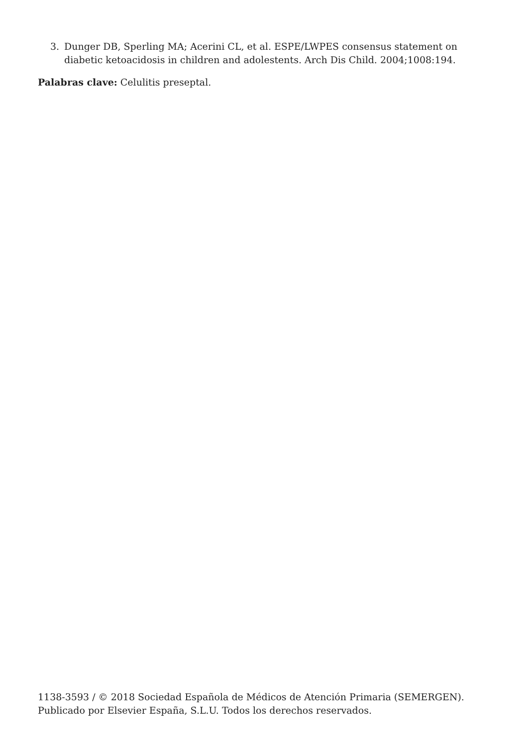3. Dunger DB, Sperling MA; Acerini CL, et al. ESPE/LWPES consensus statement on diabetic ketoacidosis in children and adolestents. Arch Dis Child. 2004;1008:194.
Palabras clave: Celulitis preseptal.
1138-3593 / © 2018 Sociedad Española de Médicos de Atención Primaria (SEMERGEN). Publicado por Elsevier España, S.L.U. Todos los derechos reservados.